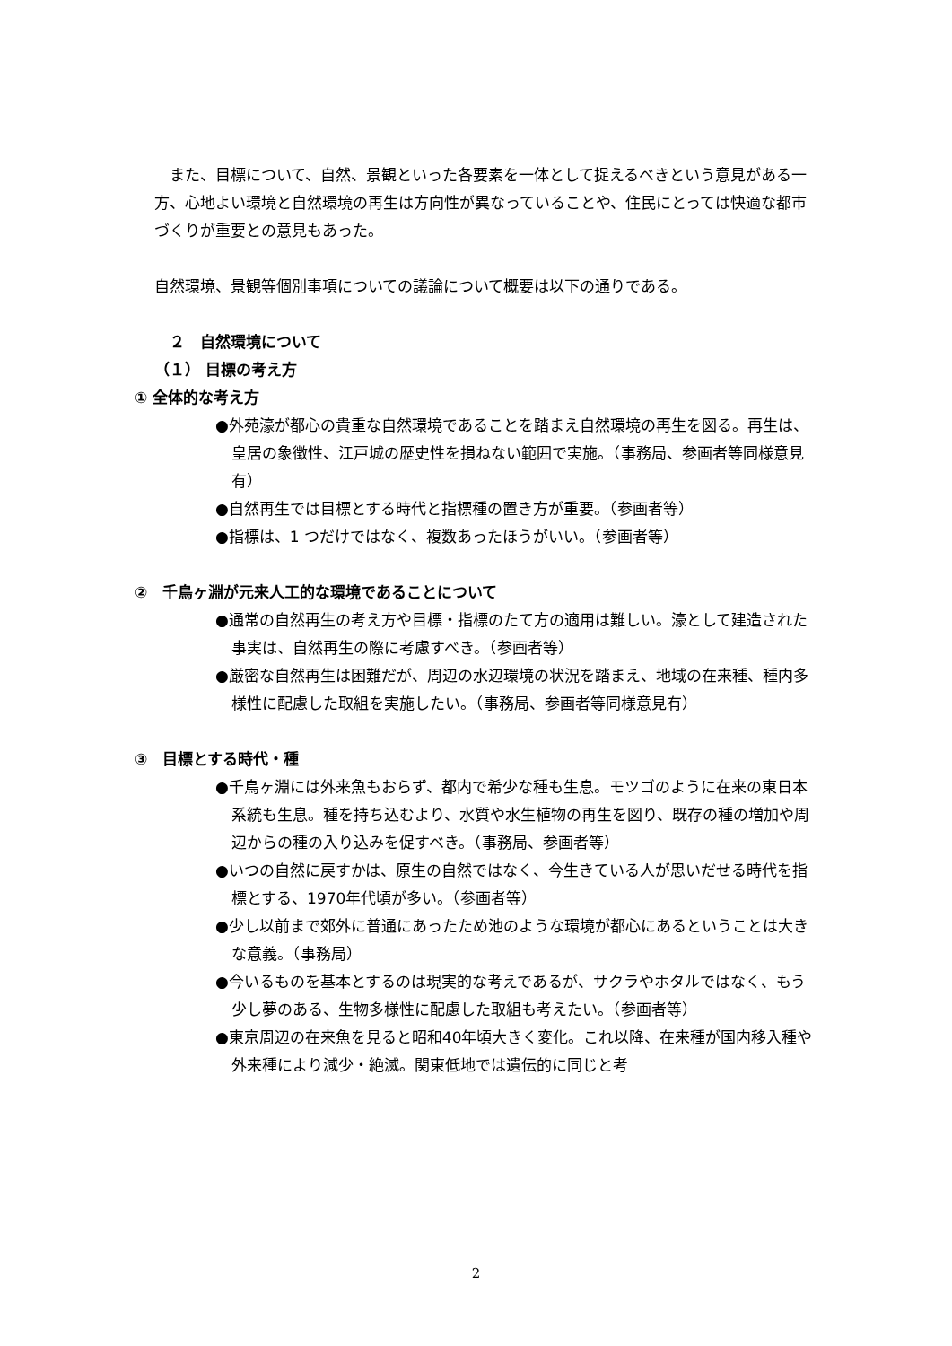また、目標について、自然、景観といった各要素を一体として捉えるべきという意見がある一方、心地よい環境と自然環境の再生は方向性が異なっていることや、住民にとっては快適な都市づくりが重要との意見もあった。
自然環境、景観等個別事項についての議論について概要は以下の通りである。
　２　自然環境について
（１） 目標の考え方
① 全体的な考え方
●外苑濠が都心の貴重な自然環境であることを踏まえ自然環境の再生を図る。再生は、皇居の象徴性、江戸城の歴史性を損ねない範囲で実施。（事務局、参画者等同様意見有）
●自然再生では目標とする時代と指標種の置き方が重要。（参画者等）
●指標は、1 つだけではなく、複数あったほうがいい。（参画者等）
②　千鳥ヶ淵が元来人工的な環境であることについて
●通常の自然再生の考え方や目標・指標のたて方の適用は難しい。濠として建造された事実は、自然再生の際に考慮すべき。（参画者等）
●厳密な自然再生は困難だが、周辺の水辺環境の状況を踏まえ、地域の在来種、種内多様性に配慮した取組を実施したい。（事務局、参画者等同様意見有）
③　目標とする時代・種
●千鳥ヶ淵には外来魚もおらず、都内で希少な種も生息。モツゴのように在来の東日本系統も生息。種を持ち込むより、水質や水生植物の再生を図り、既存の種の増加や周辺からの種の入り込みを促すべき。（事務局、参画者等）
●いつの自然に戻すかは、原生の自然ではなく、今生きている人が思いだせる時代を指標とする、1970年代頃が多い。（参画者等）
●少し以前まで郊外に普通にあったため池のような環境が都心にあるということは大きな意義。（事務局）
●今いるものを基本とするのは現実的な考えであるが、サクラやホタルではなく、もう少し夢のある、生物多様性に配慮した取組も考えたい。（参画者等）
●東京周辺の在来魚を見ると昭和40年頃大きく変化。これ以降、在来種が国内移入種や外来種により減少・絶滅。関東低地では遺伝的に同じと考
2